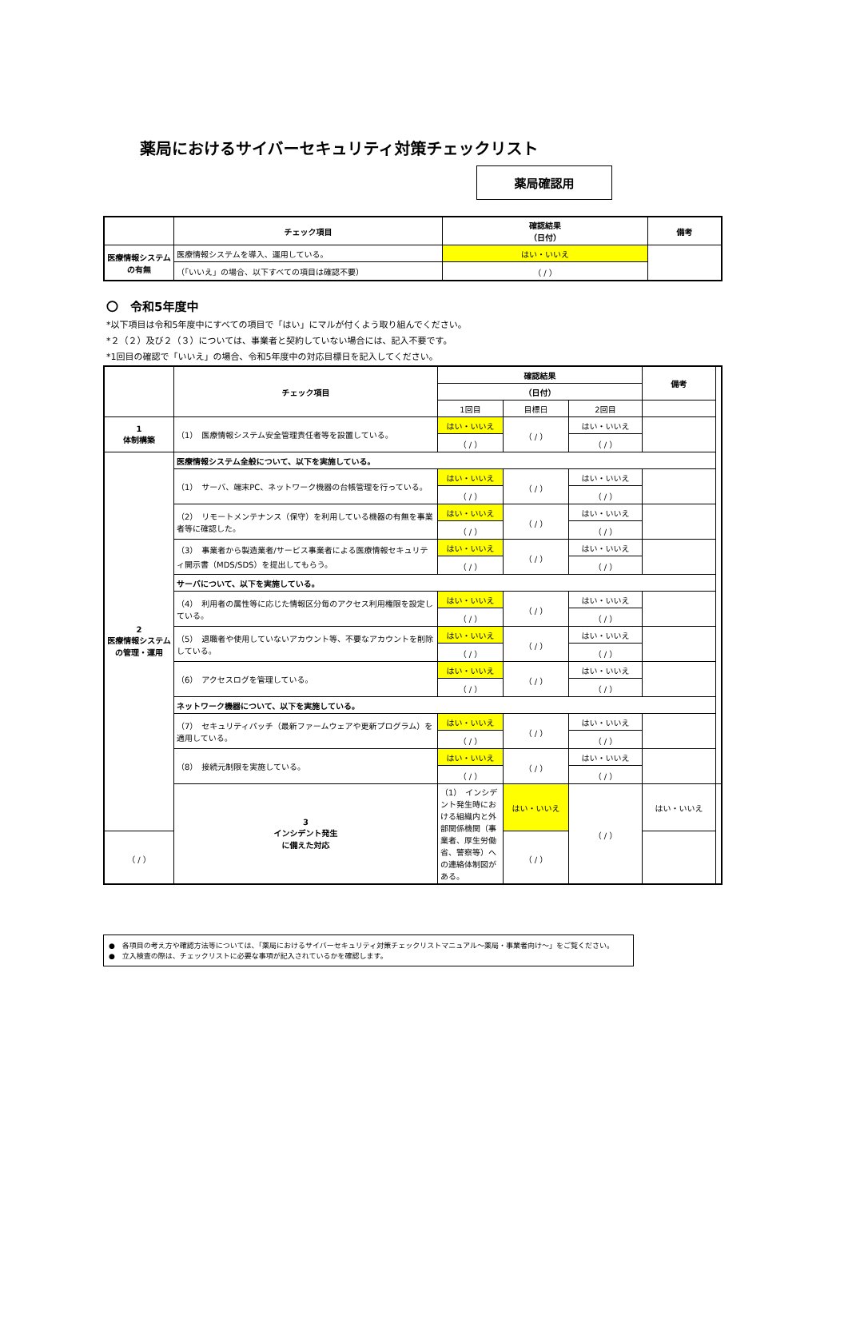薬局におけるサイバーセキュリティ対策チェックリスト
薬局確認用
| | チェック項目 | 確認結果 （日付） | 備考 |
| --- | --- | --- | --- |
| 医療情報システム の有無 | 医療情報システムを導入、運用している。 | はい・いいえ | |
| | （「いいえ」の場合、以下すべての項目は確認不要） | （ / ） | |
〇　令和5年度中
*以下項目は令和5年度中にすべての項目で「はい」にマルが付くよう取り組んでください。
*２（２）及び２（３）については、事業者と契約していない場合には、記入不要です。
*1回目の確認で「いいえ」の場合、令和5年度中の対応目標日を記入してください。
| | チェック項目 | 確認結果 | | | 備考 | |
| --- | --- | --- | --- | --- | --- | --- |
| | | （日付） | | | | |
| | | 1回目 | 目標日 | 2回目 | | |
| 1 体制構築 | （1） 医療情報システム安全管理責任者等を設置している。 | はい・いいえ | （ / ） | はい・いいえ | | |
| | | （ / ） | | （ / ） | | |
| 2 医療情報システム の管理・運用 | 医療情報システム全般について、以下を実施している。 | | | | | |
| | （1） サーバ、端末PC、ネットワーク機器の台帳管理を行っている。 | はい・いいえ | （ / ） | はい・いいえ | | |
| | | （ / ） | | （ / ） | | |
| | （2） リモートメンテナンス（保守）を利用している機器の有無を事業者等に確認した。 | はい・いいえ | （ / ） | はい・いいえ | | |
| | | （ / ） | | （ / ） | | |
| | （3） 事業者から製造業者/サービス事業者による医療情報セキュリティ開示書（MDS/SDS）を提出してもらう。 | はい・いいえ | （ / ） | はい・いいえ | | |
| | | （ / ） | | （ / ） | | |
| | サーバについて、以下を実施している。 | | | | | |
| | （4） 利用者の属性等に応じた情報区分毎のアクセス利用権限を設定している。 | はい・いいえ | （ / ） | はい・いいえ | | |
| | | （ / ） | | （ / ） | | |
| | （5） 退職者や使用していないアカウント等、不要なアカウントを削除している。 | はい・いいえ | （ / ） | はい・いいえ | | |
| | | （ / ） | | （ / ） | | |
| | （6） アクセスログを管理している。 | はい・いいえ | （ / ） | はい・いいえ | | |
| | | （ / ） | | （ / ） | | |
| | ネットワーク機器について、以下を実施している。 | | | | | |
| | （7） セキュリティパッチ（最新ファームウェアや更新プログラム）を適用している。 | はい・いいえ | （ / ） | はい・いいえ | | |
| | | （ / ） | | （ / ） | | |
| | （8） 接続元制限を実施している。 | はい・いいえ | （ / ） | はい・いいえ | | |
| | | （ / ） | | （ / ） | | |
| | 3 インシデント発生 に備えた対応 | （1） インシデント発生時における組織内と外部関係機関（事業者、厚生労働省、警察等）への連絡体制図がある。 | はい・いいえ | （ / ） | はい・いいえ | |
| （ / ） | | | （ / ） | | | |
●　各項目の考え方や確認方法等については、「薬局におけるサイバーセキュリティ対策チェックリストマニュアル～薬局・事業者向け～」をご覧ください。
●　立入検査の際は、チェックリストに必要な事項が記入されているかを確認します。